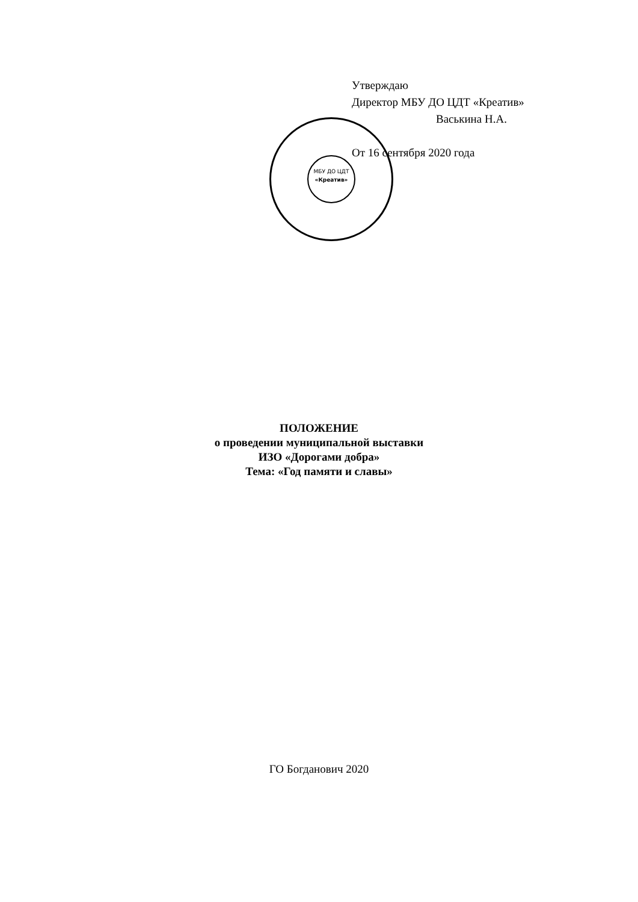МБУ ДО ЦДТ
«Креатив»
Утверждаю
Директор МБУ ДО ЦДТ «Креатив»
Васькина Н.А.
От 16 сентября 2020 года
ПОЛОЖЕНИЕ
о проведении муниципальной выставки
ИЗО «Дорогами добра»
Тема: «Год памяти и славы»
ГО Богданович 2020